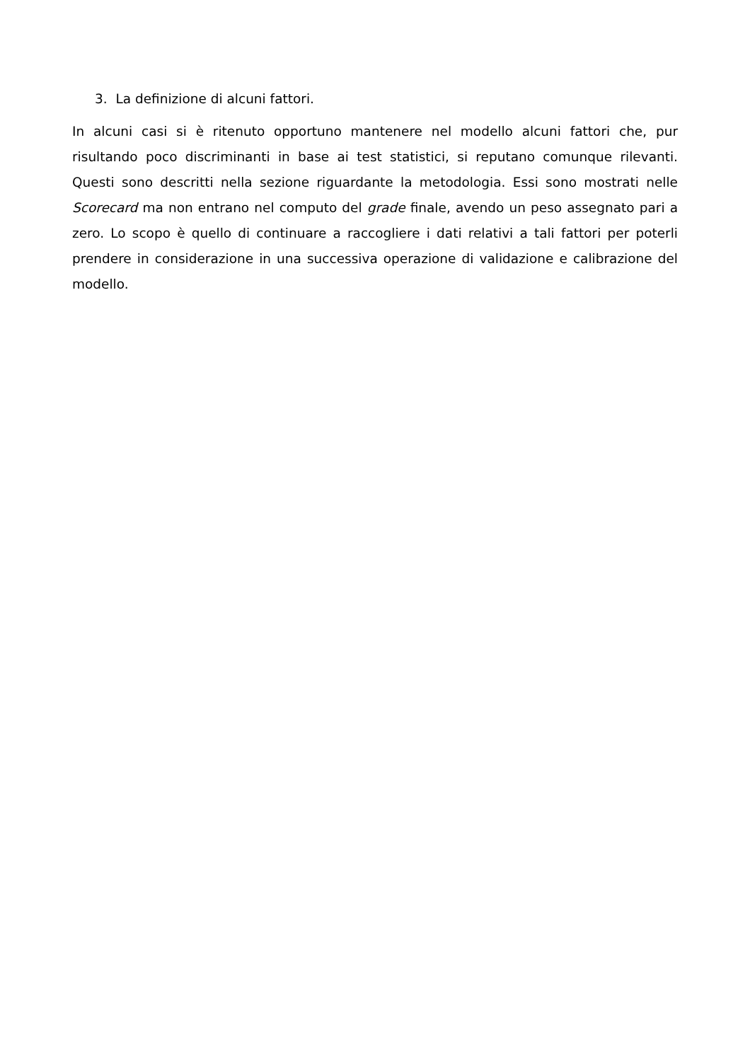3. La definizione di alcuni fattori.
In alcuni casi si è ritenuto opportuno mantenere nel modello alcuni fattori che, pur risultando poco discriminanti in base ai test statistici, si reputano comunque rilevanti. Questi sono descritti nella sezione riguardante la metodologia. Essi sono mostrati nelle Scorecard ma non entrano nel computo del grade finale, avendo un peso assegnato pari a zero. Lo scopo è quello di continuare a raccogliere i dati relativi a tali fattori per poterli prendere in considerazione in una successiva operazione di validazione e calibrazione del modello.